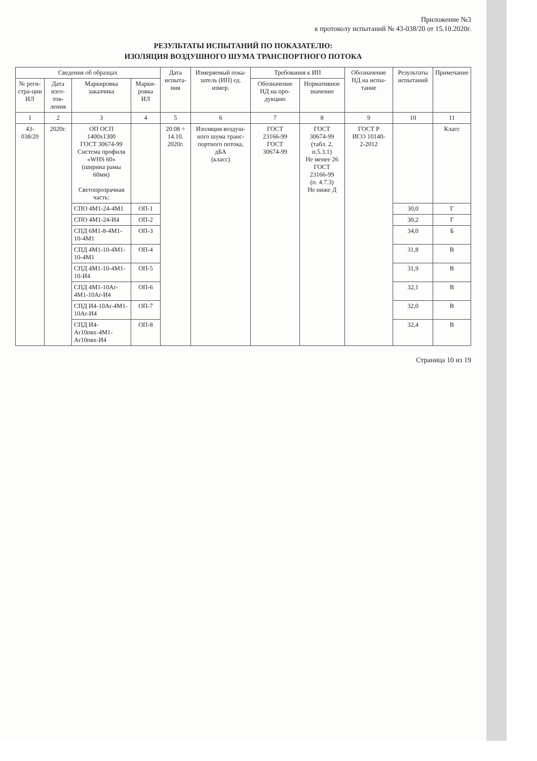Приложение №3
к протоколу испытаний № 43-038/20 от 15.10.2020г.
РЕЗУЛЬТАТЫ ИСПЫТАНИЙ ПО ПОКАЗАТЕЛЮ:
ИЗОЛЯЦИЯ ВОЗДУШНОГО ШУМА ТРАНСПОРТНОГО ПОТОКА
| Сведения об образцах | | | | Дата испыта-ния | Измеряемый пока-затель (ИП) ед. измер. | Требования к ИП | | Обозначение НД на испы-тание | Результаты испытаний | Примечание |
| --- | --- | --- | --- | --- | --- | --- | --- | --- | --- | --- |
| № реги-стра-ции ИЛ | Дата изго-тов-ления | Маркировка заказчика | Марки-ровка ИЛ | | | Обозначение НД на про-дукцию | Нормативное значение | | | |
| 1 | 2 | 3 | 4 | 5 | 6 | 7 | 8 | 9 | 10 | 11 |
| 43-038/20 | 2020г. | ОП ОСП 1400х1300 ГОСТ 30674-99 Система профиля «WHS 60» (ширина рамы 60мм) Светопрозрачная часть: | | 20.08 ÷ 14.10. 2020г. | Изоляция воздуш-ного шума транс-портного потока, дБА (класс) | ГОСТ 23166-99 ГОСТ 30674-99 | ГОСТ 30674-99 (табл. 2, п.5.3.1) Не менее 26 ГОСТ 23166-99 (п. 4.7.3) Не ниже Д | ГОСТ Р ИСО 10140- 2-2012 | | Класс |
| | | СПО 4М1-24-4М1 | ОП-1 | | | | | | 30,0 | Г |
| | | СПО 4М1-24-И4 | ОП-2 | | | | | | 30,2 | Г |
| | | СПД 6М1-8-4М1-10-4М1 | ОП-3 | | | | | | 34,0 | Б |
| | | СПД 4М1-10-4М1-10-4М1 | ОП-4 | | | | | | 31,8 | В |
| | | СПД 4М1-10-4М1-10-И4 | ОП-5 | | | | | | 31,9 | В |
| | | СПД 4М1-10Ar-4М1-10Ar-И4 | ОП-6 | | | | | | 32,1 | В |
| | | СПД И4-10Ar-4М1-10Ar-И4 | ОП-7 | | | | | | 32,0 | В |
| | | СПД И4-Ar10пвх-4М1-Ar10пвх-И4 | ОП-8 | | | | | | 32,4 | В |
Страница 10 из 19